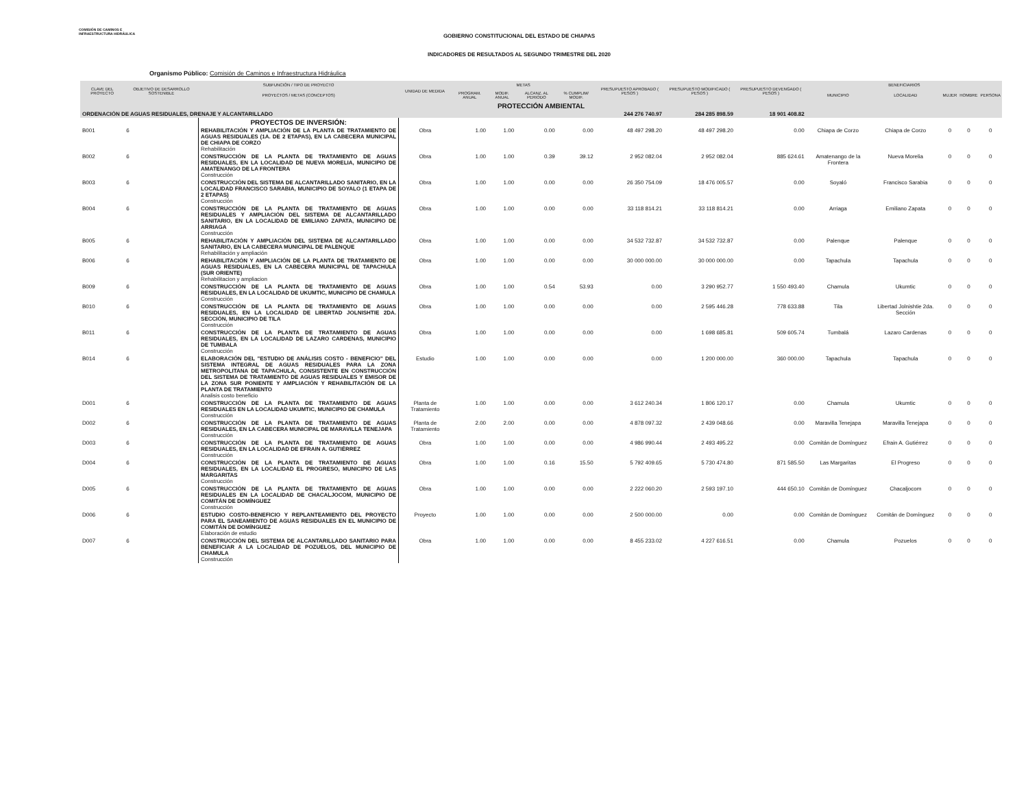COMISIÓN DE CAMINOS E INFRAESTRUCTURA HIDRÁULICA
GOBIERNO CONSTITUCIONAL DEL ESTADO DE CHIAPAS
INDICADORES DE RESULTADOS AL SEGUNDO TRIMESTRE DEL 2020
Organismo Público: Comisión de Caminos e Infraestructura Hidráulica
| CLAVE DEL PROYECTO | OBJETIVO DE DESARROLLO SOSTENIBLE | SUBFUNCIÓN / TIPO DE PROYECTO | UNIDAD DE MEDIDA | METAS | | | | PRESUPUESTO APROBADO ( PESOS ) | PRESUPUESTO MODIFICADO ( PESOS ) | PRESUPUESTO DEVENGADO ( PESOS ) | BENEFICIARIOS | | | | |
| --- | --- | --- | --- | --- | --- | --- | --- | --- | --- | --- | --- | --- | --- | --- | --- |
| | | PROYECTOS / METAS (CONCEPTOS) | | PROGRAM. ANUAL | MODIF. ANUAL | ALCANZ. AL PERIODO | % CUMPLIM/ MODIF. | | | | MUNICIPIO | LOCALIDAD | MUJER | HOMBRE | PERSONA |
| PROTECCIÓN AMBIENTAL | | | | | | | | | | | | | | | |
| ORDENACIÓN DE AGUAS RESIDUALES, DRENAJE Y ALCANTARILLADO | | | | | | | | 244 276 740.97 | 284 285 898.59 | 18 901 408.82 | | | | | |
| | | PROYECTOS DE INVERSIÓN: | | | | | | | | | | | | | |
| B001 | 6 | REHABILITACIÓN Y AMPLIACIÓN DE LA PLANTA DE TRATAMIENTO DE AGUAS RESIDUALES (1A. DE 2 ETAPAS), EN LA CABECERA MUNICIPAL DE CHIAPA DE CORZO Rehabilitación | Obra | 1.00 | 1.00 | 0.00 | 0.00 | 48 497 298.20 | 48 497 298.20 | 0.00 | Chiapa de Corzo | Chiapa de Corzo | 0 | 0 | 0 |
| B002 | 6 | CONSTRUCCIÓN DE LA PLANTA DE TRATAMIENTO DE AGUAS RESIDUALES, EN LA LOCALIDAD DE NUEVA MORELIA, MUNICIPIO DE AMATENANGO DE LA FRONTERA Construcción | Obra | 1.00 | 1.00 | 0.39 | 39.12 | 2 952 082.04 | 2 952 082.04 | 885 624.61 | Amatenango de la Frontera | Nueva Morelia | 0 | 0 | 0 |
| B003 | 6 | CONSTRUCCIÓN DEL SISTEMA DE ALCANTARILLADO SANITARIO, EN LA LOCALIDAD FRANCISCO SARABIA, MUNICIPIO DE SOYALO (1 ETAPA DE 2 ETAPAS) Construcción | Obra | 1.00 | 1.00 | 0.00 | 0.00 | 26 350 754.09 | 18 476 005.57 | 0.00 | Soyaló | Francisco Sarabia | 0 | 0 | 0 |
| B004 | 6 | CONSTRUCCIÓN DE LA PLANTA DE TRATAMIENTO DE AGUAS RESIDUALES Y AMPLIACIÓN DEL SISTEMA DE ALCANTARILLADO SANITARIO, EN LA LOCALIDAD DE EMILIANO ZAPATA, MUNICIPIO DE ARRIAGA Construcción | Obra | 1.00 | 1.00 | 0.00 | 0.00 | 33 118 814.21 | 33 118 814.21 | 0.00 | Arriaga | Emiliano Zapata | 0 | 0 | 0 |
| B005 | 6 | REHABILITACIÓN Y AMPLIACIÓN DEL SISTEMA DE ALCANTARILLADO SANITARIO, EN LA CABECERA MUNICIPAL DE PALENQUE Rehabilitación y ampliación | Obra | 1.00 | 1.00 | 0.00 | 0.00 | 34 532 732.87 | 34 532 732.87 | 0.00 | Palenque | Palenque | 0 | 0 | 0 |
| B006 | 6 | REHABILITACIÓN Y AMPLIACIÓN DE LA PLANTA DE TRATAMIENTO DE AGUAS RESIDUALES, EN LA CABECERA MUNICIPAL DE TAPACHULA (SUR ORIENTE) Rehabilitacion y ampliacion | Obra | 1.00 | 1.00 | 0.00 | 0.00 | 30 000 000.00 | 30 000 000.00 | 0.00 | Tapachula | Tapachula | 0 | 0 | 0 |
| B009 | 6 | CONSTRUCCIÓN DE LA PLANTA DE TRATAMIENTO DE AGUAS RESIDUALES, EN LA LOCALIDAD DE UKUMTIC, MUNICIPIO DE CHAMULA Construcción | Obra | 1.00 | 1.00 | 0.54 | 53.93 | 0.00 | 3 290 952.77 | 1 550 493.40 | Chamula | Ukumtic | 0 | 0 | 0 |
| B010 | 6 | CONSTRUCCIÓN DE LA PLANTA DE TRATAMIENTO DE AGUAS RESIDUALES, EN LA LOCALIDAD DE LIBERTAD JOLNISHTIE 2DA. SECCIÓN, MUNICIPIO DE TILA Construcción | Obra | 1.00 | 1.00 | 0.00 | 0.00 | 0.00 | 2 595 446.28 | 778 633.88 | Tila | Libertad Jolnishtie 2da. Sección | 0 | 0 | 0 |
| B011 | 6 | CONSTRUCCIÓN DE LA PLANTA DE TRATAMIENTO DE AGUAS RESIDUALES, EN LA LOCALIDAD DE LAZARO CARDENAS, MUNICIPIO DE TUMBALA Construcción | Obra | 1.00 | 1.00 | 0.00 | 0.00 | 0.00 | 1 698 685.81 | 509 605.74 | Tumbalá | Lazaro Cardenas | 0 | 0 | 0 |
| B014 | 6 | ELABORACIÓN DEL "ESTUDIO DE ANÁLISIS COSTO - BENEFICIO" DEL SISTEMA INTEGRAL DE AGUAS RESIDUALES PARA LA ZONA METROPOLITANA DE TAPACHULA, CONSISTENTE EN CONSTRUCCIÓN DEL SISTEMA DE TRATAMIENTO DE AGUAS RESIDUALES Y EMISOR DE LA ZONA SUR PONIENTE Y AMPLIACIÓN Y REHABILITACIÓN DE LA PLANTA DE TRATAMIENTO Analisis costo beneficio | Estudio | 1.00 | 1.00 | 0.00 | 0.00 | 0.00 | 1 200 000.00 | 360 000.00 | Tapachula | Tapachula | 0 | 0 | 0 |
| D001 | 6 | CONSTRUCCIÓN DE LA PLANTA DE TRATAMIENTO DE AGUAS RESIDUALES EN LA LOCALIDAD UKUMTIC, MUNICIPIO DE CHAMULA Construcción | Planta de Tratamiento | 1.00 | 1.00 | 0.00 | 0.00 | 3 612 240.34 | 1 806 120.17 | 0.00 | Chamula | Ukumtic | 0 | 0 | 0 |
| D002 | 6 | CONSTRUCCIÓN DE LA PLANTA DE TRATAMIENTO DE AGUAS RESIDUALES, EN LA CABECERA MUNICIPAL DE MARAVILLA TENEJAPA Construcción | Planta de Tratamiento | 2.00 | 2.00 | 0.00 | 0.00 | 4 878 097.32 | 2 439 048.66 | 0.00 | Maravilla Tenejapa | Maravilla Tenejapa | 0 | 0 | 0 |
| D003 | 6 | CONSTRUCCIÓN DE LA PLANTA DE TRATAMIENTO DE AGUAS RESIDUALES, EN LA LOCALIDAD DE EFRAIN A. GUTIÉRREZ Construcción | Obra | 1.00 | 1.00 | 0.00 | 0.00 | 4 986 990.44 | 2 493 495.22 | 0.00 | Comitán de Domínguez | Efrain A. Gutiérrez | 0 | 0 | 0 |
| D004 | 6 | CONSTRUCCIÓN DE LA PLANTA DE TRATAMIENTO DE AGUAS RESIDUALES, EN LA LOCALIDAD EL PROGRESO, MUNICIPIO DE LAS MARGARITAS Construcción | Obra | 1.00 | 1.00 | 0.16 | 15.50 | 5 792 409.65 | 5 730 474.80 | 871 585.50 | Las Margaritas | El Progreso | 0 | 0 | 0 |
| D005 | 6 | CONSTRUCCIÓN DE LA PLANTA DE TRATAMIENTO DE AGUAS RESIDUALES EN LA LOCALIDAD DE CHACALJOCOM, MUNICIPIO DE COMITÁN DE DOMÍNGUEZ Construcción | Obra | 1.00 | 1.00 | 0.00 | 0.00 | 2 222 060.20 | 2 593 197.10 | 444 650.10 | Comitán de Domínguez | Chacaljocom | 0 | 0 | 0 |
| D006 | 6 | ESTUDIO COSTO-BENEFICIO Y REPLANTEAMIENTO DEL PROYECTO PARA EL SANEAMIENTO DE AGUAS RESIDUALES EN EL MUNICIPIO DE COMITÁN DE DOMÍNGUEZ Elaboración de estudio | Proyecto | 1.00 | 1.00 | 0.00 | 0.00 | 2 500 000.00 | 0.00 | 0.00 | Comitán de Domínguez | Comitán de Domínguez | 0 | 0 | 0 |
| D007 | 6 | CONSTRUCCIÓN DEL SISTEMA DE ALCANTARILLADO SANITARIO PARA BENEFICIAR A LA LOCALIDAD DE POZUELOS, DEL MUNICIPIO DE CHAMULA Construcción | Obra | 1.00 | 1.00 | 0.00 | 0.00 | 8 455 233.02 | 4 227 616.51 | 0.00 | Chamula | Pozuelos | 0 | 0 | 0 |